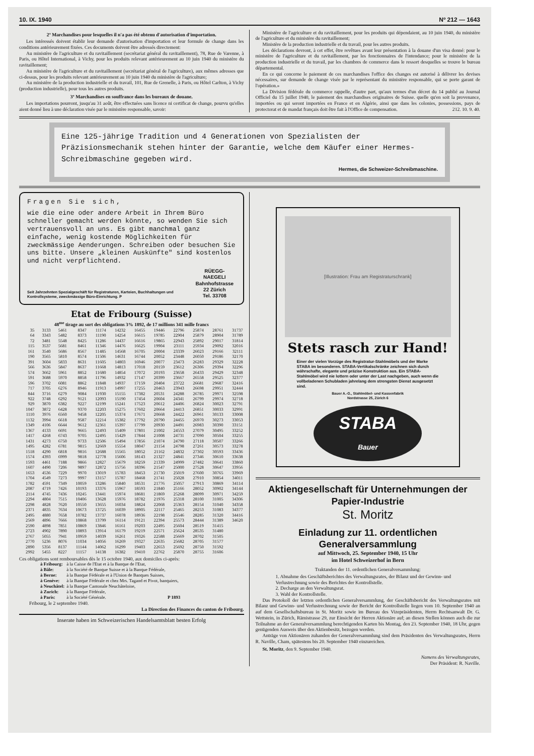10. IX. 1940 Nº 212 — 1643
2º Marchandises pour lesquelles il n'a pas été obtenu d'autorisation d'importation.
Les intéressés doivent établir leur demande d'autorisation d'importation et leur formule de change dans les conditions antérieurement fixées. Ces documents doivent être adressés directement:
Au ministère de l'agriculture et du ravitaillement (secrétariat général du ravitaillement), 78, Rue de Varenne, à Paris, ou Hôtel International, à Vichy, pour les produits relevant antérieurement au 10 juin 1940 du ministère du ravitaillement;
Au ministère de l'agriculture et du ravitaillement (secrétariat général de l'agriculture), aux mêmes adresses que ci-dessus, pour les produits relevant antérieurement au 10 juin 1940 du ministère de l'agriculture;
Au ministère de la production industrielle et du travail, 101, Rue de Grenelle, à Paris, ou Hôtel Carlton, à Vichy (production industrielle), pour tous les autres produits.
3º Marchandises en souffrance dans les bureaux de douane.
Les importations pourront, jusqu'au 31 août, être effectuées sans licence ni certificat de change, pourvu qu'elles aient donné lieu à une déclaration visée par le ministère responsable, savoir:
Ministère de l'agriculture et du ravitaillement, pour les produits qui dépendaient, au 10 juin 1940, du ministère de l'agriculture et du ministère du ravitaillement;
Ministère de la production industrielle et du travail, pour les autres produits.
Les déclarations devront, à cet effet, être revêtues avant leur présentation à la douane d'un visa donné: pour le ministère de l'agriculture et du ravitaillement, par les fonctionnaires de l'intendance; pour le ministère de la production industrielle et du travail, par les chambres de commerce dans le ressort desquelles se trouve le bureau départemental.
En ce qui concerne le paiement de ces marchandises l'office des changes est autorisé à délivrer les devises nécessaires, sur demande de change visée par le représentant du ministère responsable, qui se porte garant de l'opération.»
La Division fédérale du commerce rappelle, d'autre part, qu'aux termes d'un décret du 14 publié au Journal Officiel du 15 juillet 1940, le paiement des marchandises originaires de Suisse. quelle qu'en soit la provenance, importées ou qui seront importées en France et en Algérie, ainsi que dans les colonies, possessions, pays de protectorat et de mandat français doit être fait à l'Office de compensation. 212. 10. 9. 40.
Eine 125-jährige Tradition und 4 Generationen von Spezialisten der Präzisionsmechanik stehen hinter der Garantie, welche dem Käufer einer Hermes-Schreibmaschine gegeben wird.
Hermes, die Schweizer-Schreibmaschine.
Fragen Sie sich,
wie die eine oder andere Arbeit in Ihrem Büro schneller gemacht werden könnte, so wenden Sie sich vertrauensvoll an uns. Es gibt manchmal ganz einfache, wenig kostende Möglichkeiten für zweckmässige Aenderungen. Schreiben oder besuchen Sie uns bitte. Unsere „kleinen Auskünfte" sind kostenlos und nicht verpflichtend.
Seit Jahrzehnten Spezialgeschäft für Registraturen, Karteien, Buchhaltungen und Kontrollsysteme, zweckmässige Büro-Einrichtung. P
RÜEGG-NAEGELI
Bahnhofstrasse 22 Zürich
Tel. 33708
Etat de Fribourg (Suisse)
48<sup>me</sup> tirage au sort des obligations 3% 1892, de 17 millions 341 mille francs
| 35 | 3133 | 5461 | 8347 | 11174 | 14232 | 16455 | 19446 | 22796 | 25874 | 28761 | 31737 |
| 64 | 3343 | 5482 | 8373 | 11190 | 14254 | 16615 | 19785 | 22904 | 25879 | 28904 | 31789 |
| 72 | 3481 | 5548 | 8425 | 11286 | 14437 | 16616 | 19865 | 22943 | 25892 | 29017 | 31814 |
| 115 | 3537 | 5681 | 8461 | 11346 | 14476 | 16625 | 19904 | 23111 | 25934 | 29092 | 32016 |
| 161 | 3540 | 5686 | 8567 | 11485 | 14568 | 16705 | 20004 | 23339 | 26023 | 29166 | 32111 |
| 190 | 3565 | 5810 | 8574 | 11506 | 14631 | 16744 | 20052 | 23448 | 26050 | 29186 | 32170 |
| 391 | 3604 | 5833 | 8631 | 11605 | 14803 | 16946 | 20077 | 23473 | 26283 | 29329 | 32228 |
| 566 | 3636 | 5847 | 8637 | 11668 | 14813 | 17018 | 20159 | 23612 | 26306 | 29394 | 32296 |
| 574 | 3662 | 5961 | 8852 | 11680 | 14854 | 17072 | 20193 | 23658 | 26433 | 29429 | 32348 |
| 591 | 3688 | 5970 | 8858 | 11796 | 14932 | 17147 | 20399 | 23667 | 26558 | 29525 | 32377 |
| 596 | 3702 | 6081 | 8862 | 11848 | 14937 | 17159 | 20404 | 23722 | 26681 | 29687 | 32416 |
| 717 | 3705 | 6276 | 8946 | 11913 | 14997 | 17255 | 20463 | 23943 | 26698 | 29951 | 32444 |
| 844 | 3716 | 6279 | 9084 | 11930 | 15155 | 17382 | 20531 | 24288 | 26785 | 29971 | 32598 |
| 922 | 3748 | 6292 | 9121 | 12093 | 15190 | 17454 | 20604 | 24341 | 26799 | 29974 | 32718 |
| 929 | 3870 | 6382 | 9227 | 12199 | 15241 | 17523 | 20612 | 24406 | 26824 | 30023 | 32791 |
| 1047 | 3872 | 6428 | 9370 | 12203 | 15275 | 17602 | 20664 | 24413 | 26851 | 30033 | 32991 |
| 1110 | 3976 | 6560 | 9458 | 12205 | 15374 | 17671 | 20668 | 24422 | 26961 | 30133 | 33008 |
| 1132 | 3994 | 6618 | 9587 | 12214 | 15382 | 17792 | 20790 | 24455 | 26970 | 30273 | 33053 |
| 1349 | 4106 | 6644 | 9612 | 12361 | 15397 | 17799 | 20930 | 24491 | 26983 | 30390 | 33151 |
| 1367 | 4133 | 6691 | 9665 | 12493 | 15409 | 17801 | 21002 | 24553 | 27079 | 30495 | 33252 |
| 1417 | 4268 | 6743 | 9705 | 12495 | 15429 | 17844 | 21008 | 24731 | 27090 | 30504 | 33255 |
| 1431 | 4273 | 6750 | 9733 | 12506 | 15494 | 17856 | 21074 | 24790 | 27118 | 30507 | 33266 |
| 1495 | 4282 | 6781 | 9815 | 12669 | 15554 | 18047 | 21154 | 24798 | 27261 | 30573 | 33278 |
| 1518 | 4290 | 6818 | 9816 | 12688 | 15565 | 18052 | 21162 | 24832 | 27302 | 30593 | 33436 |
| 1574 | 4393 | 6999 | 9818 | 12778 | 15606 | 18143 | 21327 | 24841 | 27346 | 30610 | 33638 |
| 1593 | 4461 | 7188 | 9866 | 12827 | 15679 | 18259 | 21339 | 24999 | 27482 | 30641 | 33860 |
| 1607 | 4490 | 7206 | 9897 | 12872 | 15756 | 18396 | 21547 | 25000 | 27528 | 30647 | 33956 |
| 1653 | 4536 | 7229 | 9970 | 13019 | 15783 | 18453 | 21730 | 25019 | 27600 | 30765 | 33969 |
| 1704 | 4549 | 7273 | 9997 | 13157 | 15787 | 18468 | 21741 | 25028 | 27910 | 30854 | 34011 |
| 1782 | 4591 | 7349 | 10059 | 13286 | 15840 | 18531 | 21776 | 25057 | 27913 | 30869 | 34114 |
| 2087 | 4719 | 7426 | 10193 | 13376 | 15967 | 18593 | 21840 | 25166 | 28052 | 30902 | 34144 |
| 2114 | 4745 | 7436 | 10245 | 13441 | 15974 | 18681 | 21869 | 25268 | 28099 | 30971 | 34259 |
| 2294 | 4804 | 7515 | 10406 | 13628 | 15976 | 18782 | 21976 | 25318 | 28100 | 31005 | 34306 |
| 2298 | 4828 | 7620 | 10550 | 13655 | 16034 | 18824 | 22068 | 25363 | 28154 | 31040 | 34358 |
| 2371 | 4835 | 7634 | 10673 | 13725 | 16039 | 18905 | 22117 | 25465 | 28253 | 31083 | 34377 |
| 2495 | 4880 | 7658 | 10782 | 13737 | 16078 | 18936 | 22198 | 25546 | 28285 | 31320 | 34416 |
| 2569 | 4896 | 7666 | 10868 | 13799 | 16114 | 19121 | 22394 | 25573 | 28444 | 31389 | 34620 |
| 2590 | 4898 | 7851 | 10869 | 13846 | 16161 | 19203 | 22495 | 25604 | 28519 | 31415 | |
| 2723 | 4902 | 7890 | 10893 | 13914 | 16179 | 19219 | 22571 | 25624 | 28535 | 31480 | |
| 2767 | 5055 | 7941 | 10959 | 14039 | 16261 | 19326 | 22588 | 25669 | 28702 | 31505 | |
| 2770 | 5236 | 8076 | 11034 | 14056 | 16269 | 19327 | 22635 | 25682 | 28705 | 31577 | |
| 2890 | 5356 | 8137 | 11144 | 14062 | 16299 | 19403 | 22653 | 25692 | 28750 | 31592 | |
| 2992 | 5455 | 8227 | 11157 | 14138 | 16382 | 19410 | 22762 | 25870 | 28755 | 31606 | |
Ces obligations sont remboursables dès le 15 octobre 1940, aux domiciles ci-après:
| à Fribourg: | à la Caisse de l'Etat et à la Banque de l'Etat, |
| à Bâle: | à la Société de Banque Suisse et à la Banque Fédérale, |
| à Berne: | à la Banque Fédérale et à l'Union de Banques Suisses, |
| à Genève: | à la Banque Fédérale et chez Mrs. Tagand et Pivot, banquiers, |
| à Neuchâtel: | à la Banque Cantonale Neuchâteloise, |
| à Zurich: | à la Banque Fédérale, |
| à Paris: | à la Société Générale. P 1893 |
Fribourg, le 2 septembre 1940.
La Direction des Finances du canton de Fribourg.
Inserate haben im Schweizerischen Handelsamtsblatt besten Erfolg
[Illustration: Frau am Registraturschrank]
Stets rasch zur Hand!
Einer der vielen Vorzüge des Registratur-Stahlmöbels und der Marke STABA im besonderen. STABA-Vertikalschränke zeichnen sich durch währschafte, elegante und präzise Konstruktion aus. Ein STABA-Stahlmöbel wird nie lottern oder unter der Last nachgeben, auch wenn die vollbeladenen Schubladen jahrelang dem strengsten Dienst ausgesetzt sind.
Bauer A.-G., Stahlmöbel- und Kassenfabrik
Nordstrasse 25, Zürich 6
STABA
Bauer
Aktiengesellschaft für Unternehmungen der Papier-Industrie
St. Moritz
Einladung zur 11. ordentlichen Generalversammlung
auf Mittwoch, 25. September 1940, 15 Uhr
im Hotel Schweizerhof in Bern
Traktanden der 11. ordentlichen Generalversammlung:
1. Abnahme des Geschäftsberichtes des Verwaltungsrates, der Bilanz und der Gewinn- und Verlustrechnung sowie des Berichtes der Kontrollstelle.
2. Decharge an den Verwaltungsrat.
3. Wahl der Kontrollstelle.
Das Protokoll der letzten ordentlichen Generalversammlung, der Geschäftsbericht des Verwaltungsrates mit Bilanz und Gewinn- und Verlustrechnung sowie der Bericht der Kontrollstelle liegen vom 10. September 1940 an auf dem Gesellschaftsbureau in St. Moritz sowie im Bureau des Vizepräsidenten, Herrn Rechtsanwalt Dr. G. Wettstein, in Zürich, Rämistrasse 29, zur Einsicht der Herren Aktionäre auf; an diesen Stellen können auch die zur Teilnahme an der Generalversammlung berechtigenden Karten bis Montag, den 23. September 1940, 18 Uhr, gegen genügenden Ausweis über den Aktienbesitz, bezogen werden.
Anträge von Aktionären zuhanden der Generalversammlung sind dem Präsidenten des Verwaltungsrates, Herrn R. Naville, Cham, spätestens bis 20. September 1940 einzureichen.
St. Moritz, den 9. September 1940.
Namens des Verwaltungsrates,
Der Präsident: R. Naville.